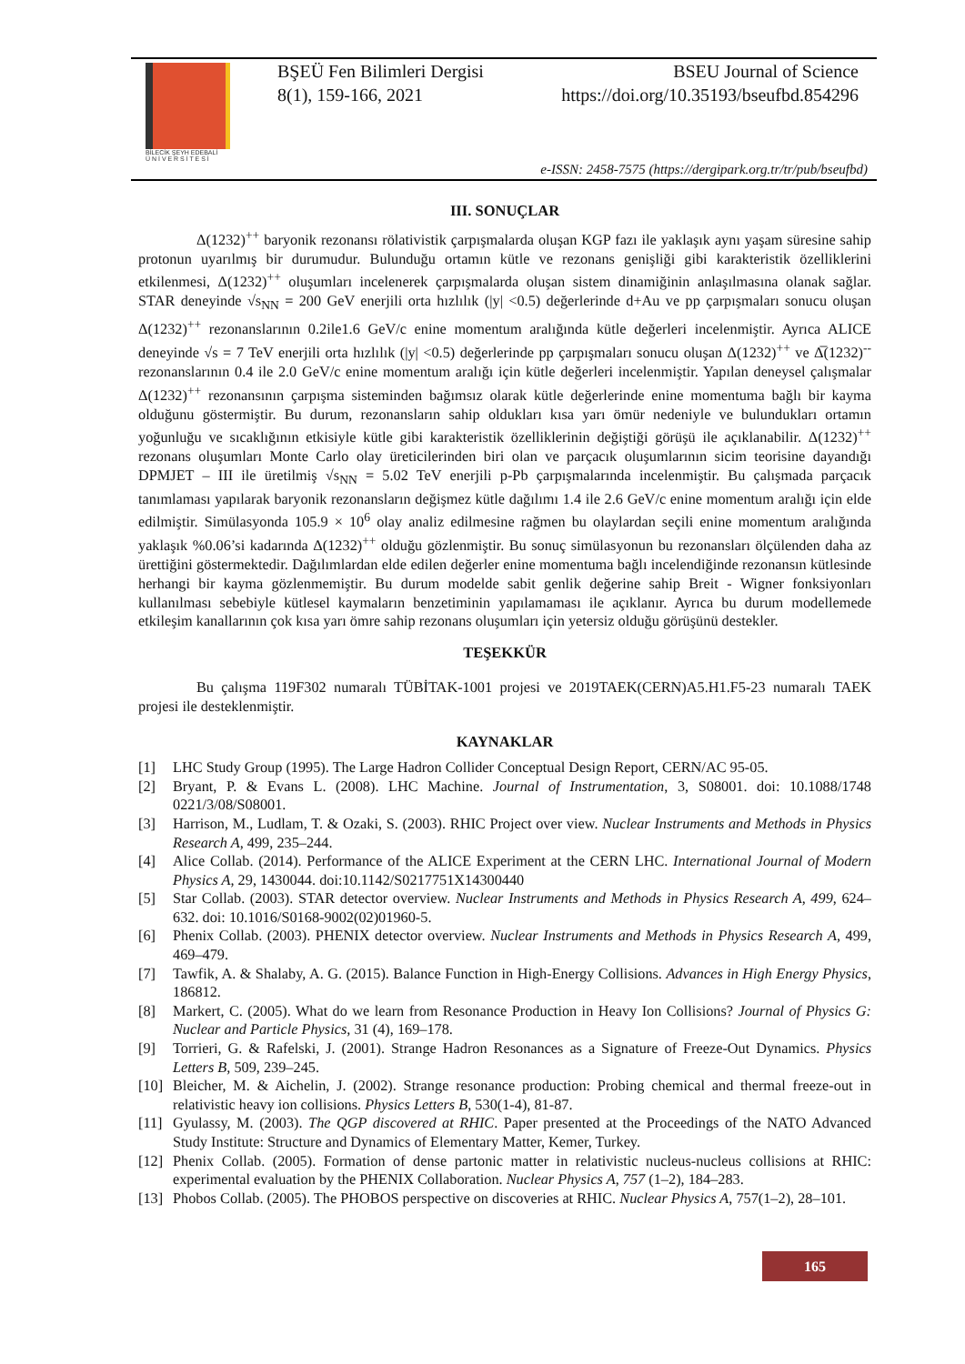BİLECİK ŞEYH EDEBALİ
Ü N İ V E R S İ T E S İ
BŞEÜ Fen Bilimleri Dergisi BSEU Journal of Science
8(1), 159-166, 2021 https://doi.org/10.35193/bseufbd.854296
e-ISSN: 2458-7575 (https://dergipark.org.tr/tr/pub/bseufbd)
III. SONUÇLAR
Δ(1232)<sup>++</sup> baryonik rezonansı rölativistik çarpışmalarda oluşan KGP fazı ile yaklaşık aynı yaşam süresine sahip protonun uyarılmış bir durumudur. Bulunduğu ortamın kütle ve rezonans genişliği gibi karakteristik özelliklerini etkilenmesi, Δ(1232)<sup>++</sup> oluşumları incelenerek çarpışmalarda oluşan sistem dinamiğinin anlaşılmasına olanak sağlar. STAR deneyinde √s<sub>NN</sub> = 200 GeV enerjili orta hızlılık (|y| <0.5) değerlerinde d+Au ve pp çarpışmaları sonucu oluşan Δ(1232)<sup>++</sup> rezonanslarının 0.2ile1.6 GeV/c enine momentum aralığında kütle değerleri incelenmiştir. Ayrıca ALICE deneyinde √s = 7 TeV enerjili orta hızlılık (|y| <0.5) değerlerinde pp çarpışmaları sonucu oluşan Δ(1232)<sup>++</sup> ve Δ̅(1232)<sup>--</sup> rezonanslarının 0.4 ile 2.0 GeV/c enine momentum aralığı için kütle değerleri incelenmiştir. Yapılan deneysel çalışmalar Δ(1232)<sup>++</sup> rezonansının çarpışma sisteminden bağımsız olarak kütle değerlerinde enine momentuma bağlı bir kayma olduğunu göstermiştir. Bu durum, rezonansların sahip oldukları kısa yarı ömür nedeniyle ve bulundukları ortamın yoğunluğu ve sıcaklığının etkisiyle kütle gibi karakteristik özelliklerinin değiştiği görüşü ile açıklanabilir. Δ(1232)<sup>++</sup> rezonans oluşumları Monte Carlo olay üreticilerinden biri olan ve parçacık oluşumlarının sicim teorisine dayandığı DPMJET – III ile üretilmiş √s<sub>NN</sub> = 5.02 TeV enerjili p-Pb çarpışmalarında incelenmiştir. Bu çalışmada parçacık tanımlaması yapılarak baryonik rezonansların değişmez kütle dağılımı 1.4 ile 2.6 GeV/c enine momentum aralığı için elde edilmiştir. Simülasyonda 105.9 × 10<sup>6</sup> olay analiz edilmesine rağmen bu olaylardan seçili enine momentum aralığında yaklaşık %0.06’si kadarında Δ(1232)<sup>++</sup> olduğu gözlenmiştir. Bu sonuç simülasyonun bu rezonansları ölçülenden daha az ürettiğini göstermektedir. Dağılımlardan elde edilen değerler enine momentuma bağlı incelendiğinde rezonansın kütlesinde herhangi bir kayma gözlenmemiştir. Bu durum modelde sabit genlik değerine sahip Breit - Wigner fonksiyonları kullanılması sebebiyle kütlesel kaymaların benzetiminin yapılamaması ile açıklanır. Ayrıca bu durum modellemede etkileşim kanallarının çok kısa yarı ömre sahip rezonans oluşumları için yetersiz olduğu görüşünü destekler.
TEŞEKKÜR
Bu çalışma 119F302 numaralı TÜBİTAK-1001 projesi ve 2019TAEK(CERN)A5.H1.F5-23 numaralı TAEK projesi ile desteklenmiştir.
KAYNAKLAR
[1] LHC Study Group (1995). The Large Hadron Collider Conceptual Design Report, CERN/AC 95-05.
[2] Bryant, P. & Evans L. (2008). LHC Machine. Journal of Instrumentation, 3, S08001. doi: 10.1088/1748 0221/3/08/S08001.
[3] Harrison, M., Ludlam, T. & Ozaki, S. (2003). RHIC Project over view. Nuclear Instruments and Methods in Physics Research A, 499, 235–244.
[4] Alice Collab. (2014). Performance of the ALICE Experiment at the CERN LHC. International Journal of Modern Physics A, 29, 1430044. doi:10.1142/S0217751X14300440
[5] Star Collab. (2003). STAR detector overview. Nuclear Instruments and Methods in Physics Research A, 499, 624–632. doi: 10.1016/S0168-9002(02)01960-5.
[6] Phenix Collab. (2003). PHENIX detector overview. Nuclear Instruments and Methods in Physics Research A, 499, 469–479.
[7] Tawfik, A. & Shalaby, A. G. (2015). Balance Function in High-Energy Collisions. Advances in High Energy Physics, 186812.
[8] Markert, C. (2005). What do we learn from Resonance Production in Heavy Ion Collisions? Journal of Physics G: Nuclear and Particle Physics, 31 (4), 169–178.
[9] Torrieri, G. & Rafelski, J. (2001). Strange Hadron Resonances as a Signature of Freeze-Out Dynamics. Physics Letters B, 509, 239–245.
[10] Bleicher, M. & Aichelin, J. (2002). Strange resonance production: Probing chemical and thermal freeze-out in relativistic heavy ion collisions. Physics Letters B, 530(1-4), 81-87.
[11] Gyulassy, M. (2003). The QGP discovered at RHIC. Paper presented at the Proceedings of the NATO Advanced Study Institute: Structure and Dynamics of Elementary Matter, Kemer, Turkey.
[12] Phenix Collab. (2005). Formation of dense partonic matter in relativistic nucleus-nucleus collisions at RHIC: experimental evaluation by the PHENIX Collaboration. Nuclear Physics A, 757 (1–2), 184–283.
[13] Phobos Collab. (2005). The PHOBOS perspective on discoveries at RHIC. Nuclear Physics A, 757(1–2), 28–101.
165